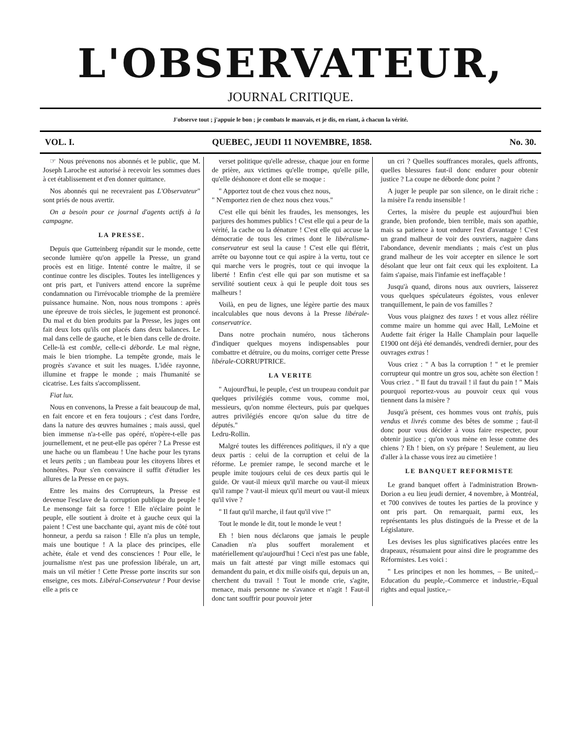L'OBSERVATEUR,
JOURNAL CRITIQUE.
J'observe tout ; j'appuie le bon ; je combats le mauvais, et je dis, en riant, à chacun la vérité.
VOL. I. QUEBEC, JEUDI 11 NOVEMBRE, 1858. No. 30.
☞ Nous prévenons nos abonnés et le public, que M. Joseph Laroche est autorisé à recevoir les sommes dues à cet établissement et d'en donner quittance.
Nos abonnés qui ne recevraient pas L'Observateur" sont priés de nous avertir.
On a besoin pour ce journal d'agents actifs à la campagne.
LA PRESSE.
Depuis que Gutteinberg répandit sur le monde, cette seconde lumière qu'on appelle la Presse, un grand procès est en litige. Intenté contre le maître, il se continue contre les disciples. Toutes les intelligences y ont pris part, et l'univers attend encore la suprême condamnation ou l'irrévocable triomphe de la première puissance humaine. Non, nous nous trompons : après une épreuve de trois siècles, le jugement est prononcé. Du mal et du bien produits par la Presse, les juges ont fait deux lots qu'ils ont placés dans deux balances. Le mal dans celle de gauche, et le bien dans celle de droite. Celle-là est comble, celle-ci déborde. Le mal règne, mais le bien triomphe. La tempête gronde, mais le progrès s'avance et suit les nuages. L'idée rayonne, illumine et frappe le monde ; mais l'humanité se cicatrise. Les faits s'accomplissent.
Fiat lux.
Nous en convenons, la Presse a fait beaucoup de mal, en fait encore et en fera toujours ; c'est dans l'ordre, dans la nature des œuvres humaines ; mais aussi, quel bien immense n'a-t-elle pas opéré, n'opère-t-elle pas journellement, et ne peut-elle pas opérer ? La Presse est une hache ou un flambeau ! Une hache pour les tyrans et leurs petits ; un flambeau pour les citoyens libres et honnêtes. Pour s'en convaincre il suffit d'étudier les allures de la Presse en ce pays.
Entre les mains des Corrupteurs, la Presse est devenue l'esclave de la corruption publique du peuple ! Le mensonge fait sa force ! Elle n'éclaire point le peuple, elle soutient à droite et à gauche ceux qui la paient ! C'est une bacchante qui, ayant mis de côté tout honneur, a perdu sa raison ! Elle n'a plus un temple, mais une boutique ! A la place des principes, elle achète, étale et vend des consciences ! Pour elle, le journalisme n'est pas une profession libérale, un art, mais un vil métier ! Cette Presse porte inscrits sur son enseigne, ces mots. Libéral-Conservateur ! Pour devise elle a pris ce
verset politique qu'elle adresse, chaque jour en forme de prière, aux victimes qu'elle trompe, qu'elle pille, qu'elle déshonore et dont elle se moque :
" Apportez tout de chez vous chez nous,
" N'emportez rien de chez nous chez vous."
C'est elle qui bénit les fraudes, les mensonges, les parjures des hommes publics ! C'est elle qui a peur de la vérité, la cache ou la dénature ! C'est elle qui accuse la démocratie de tous les crimes dont le libéralisme-conservateur est seul la cause ! C'est elle qui flétrit, arrête ou bayonne tout ce qui aspire à la vertu, tout ce qui marche vers le progrès, tout ce qui invoque la liberté ! Enfin c'est elle qui par son mutisme et sa servilité soutient ceux à qui le peuple doit tous ses malheurs !
Voilà, en peu de lignes, une légère partie des maux incalculables que nous devons à la Presse libérale-conservatrice.
Dans notre prochain numéro, nous tâcherons d'indiquer quelques moyens indispensables pour combattre et détruire, ou du moins, corriger cette Presse libérale-CORRUPTRICE.
LA VERITE
" Aujourd'hui, le peuple, c'est un troupeau conduit par quelques privilégiés comme vous, comme moi, messieurs, qu'on nomme électeurs, puis par quelques autres privilégiés encore qu'on salue du titre de députés."
Ledru-Rollin.
Malgré toutes les différences politiques, il n'y a que deux partis : celui de la corruption et celui de la réforme. Le premier rampe, le second marche et le peuple imite toujours celui de ces deux partis qui le guide. Or vaut-il mieux qu'il marche ou vaut-il mieux qu'il rampe ? vaut-il mieux qu'il meurt ou vaut-il mieux qu'il vive ?
" Il faut qu'il marche, il faut qu'il vive !"
Tout le monde le dit, tout le monde le veut !
Eh ! bien nous déclarons que jamais le peuple Canadien n'a plus souffert moralement et matériellement qu'aujourd'hui ! Ceci n'est pas une fable, mais un fait attesté par vingt mille estomacs qui demandent du pain, et dix mille oisifs qui, depuis un an, cherchent du travail ! Tout le monde crie, s'agite, menace, mais personne ne s'avance et n'agit ! Faut-il donc tant souffrir pour pouvoir jeter
un cri ? Quelles souffrances morales, quels affronts, quelles blessures faut-il donc endurer pour obtenir justice ? La coupe ne déborde donc point ?
A juger le peuple par son silence, on le dirait riche : la misère l'a rendu insensible !
Certes, la misère du peuple est aujourd'hui bien grande, bien profonde, bien terrible, mais son apathie, mais sa patience à tout endurer l'est d'avantage ! C'est un grand malheur de voir des ouvriers, naguère dans l'abondance, devenir mendiants ; mais c'est un plus grand malheur de les voir accepter en silence le sort désolant que leur ont fait ceux qui les exploitent. La faim s'apaise, mais l'infamie est ineffaçable !
Jusqu'à quand, dirons nous aux ouvriers, laisserez vous quelques spéculateurs égoïstes, vous enlever tranquillement, le pain de vos familles ?
Vous vous plaignez des taxes ! et vous allez réélire comme maire un homme qui avec Hall, LeMoine et Audette fait ériger la Halle Champlain pour laquelle £1900 ont déjà été demandés, vendredi dernier, pour des ouvrages extras !
Vous criez : " A bas la corruption ! " et le premier corrupteur qui montre un gros sou, achète son élection ! Vous criez . " Il faut du travail ! il faut du pain ! " Mais pourquoi reportez-vous au pouvoir ceux qui vous tiennent dans la misère ?
Jusqu'à présent, ces hommes vous ont trahis, puis vendus et livrés comme des bêtes de somme ; faut-il donc pour vous décider à vous faire respecter, pour obtenir justice ; qu'on vous mène en lesse comme des chiens ? Eh ! bien, on s'y prépare ! Seulement, au lieu d'aller à la chasse vous irez au cimetière !
LE BANQUET REFORMISTE
Le grand banquet offert à l'administration Brown-Dorion a eu lieu jeudi dernier, 4 novembre, à Montréal, et 700 convives de toutes les parties de la province y ont pris part. On remarquait, parmi eux, les représentants les plus distingués de la Presse et de la Législature.
Les devises les plus significatives placées entre les drapeaux, résumaient pour ainsi dire le programme des Réformistes. Les voici :
" Les principes et non les hommes, – Be united,–Education du peuple,–Commerce et industrie,–Equal rights and equal justice,–